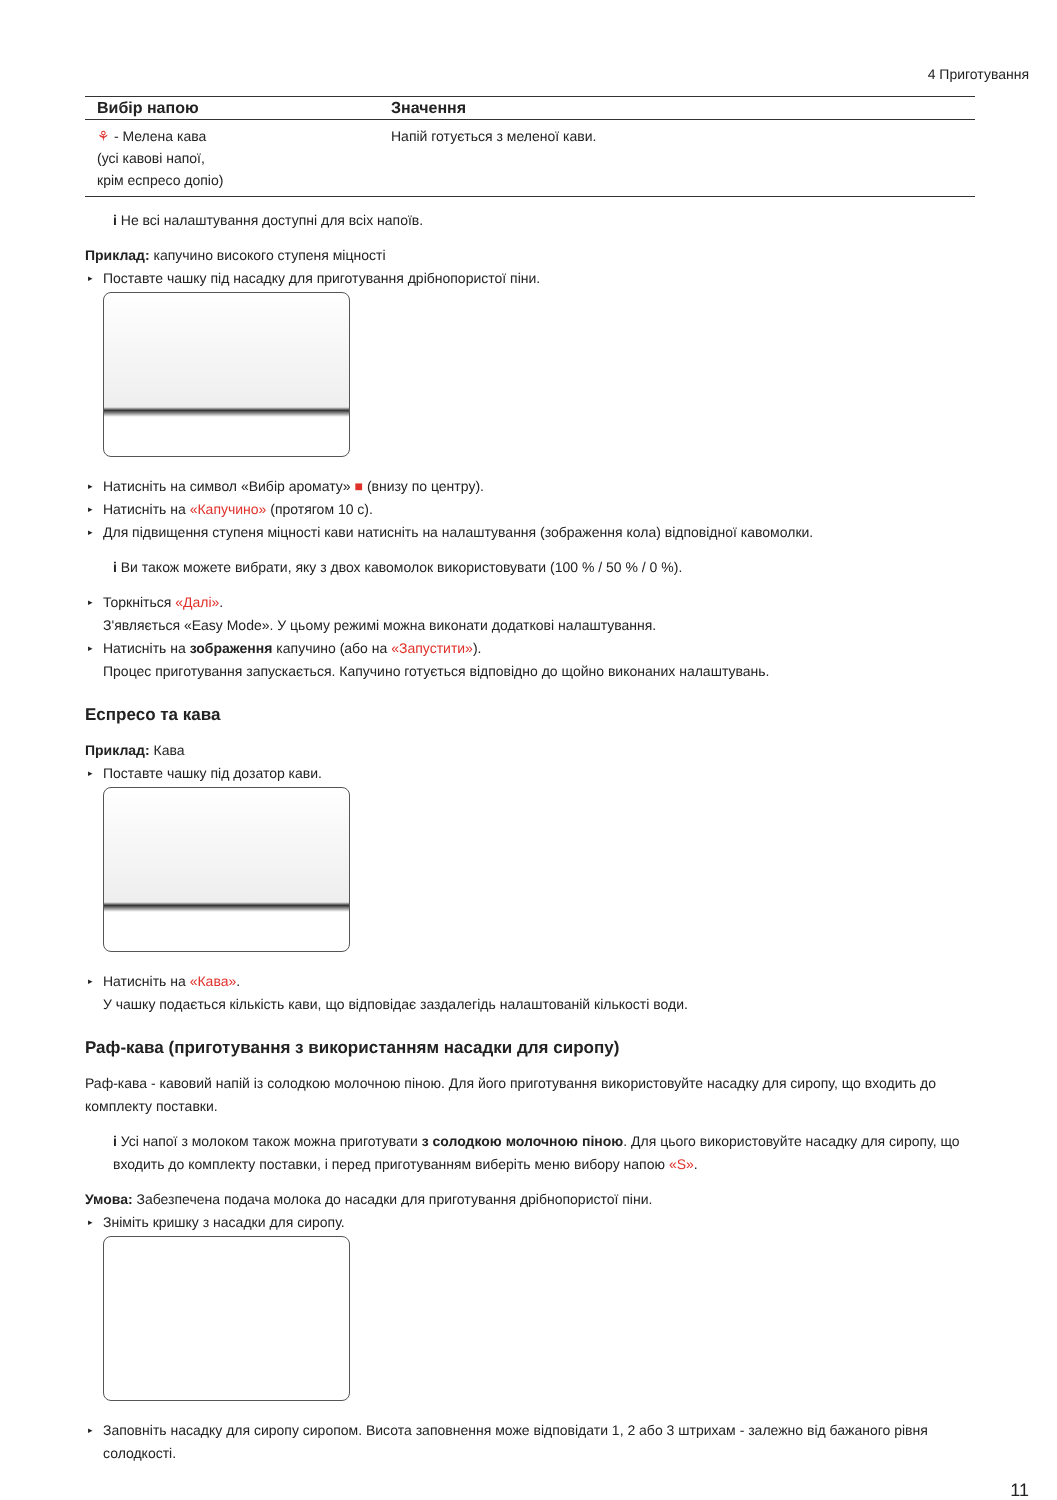4 Приготування
| Вибір напою | Значення |
| --- | --- |
| ⚘ - Мелена кава (усі кавові напої, крім еспресо допіо) | Напій готується з меленої кави. |
i Не всі налаштування доступні для всіх напоїв.
Приклад: капучино високого ступеня міцності
▸ Поставте чашку під насадку для приготування дрібнопористої піни.
▸ Натисніть на символ «Вибір аромату» ■ (внизу по центру).
▸ Натисніть на «Капучино» (протягом 10 с).
▸ Для підвищення ступеня міцності кави натисніть на налаштування (зображення кола) відповідної кавомолки.
i Ви також можете вибрати, яку з двох кавомолок використовувати (100 % / 50 % / 0 %).
▸ Торкніться «Далі».
З'являється «Easy Mode». У цьому режимі можна виконати додаткові налаштування.
▸ Натисніть на зображення капучино (або на «Запустити»).
Процес приготування запускається. Капучино готується відповідно до щойно виконаних налаштувань.
Еспресо та кава
Приклад: Кава
▸ Поставте чашку під дозатор кави.
▸ Натисніть на «Кава».
У чашку подається кількість кави, що відповідає заздалегідь налаштованій кількості води.
Раф-кава (приготування з використанням насадки для сиропу)
Раф-кава - кавовий напій із солодкою молочною піною. Для його приготування використовуйте насадку для сиропу, що входить до комплекту поставки.
i Усі напої з молоком також можна приготувати з солодкою молочною піною. Для цього використовуйте насадку для сиропу, що входить до комплекту поставки, і перед приготуванням виберіть меню вибору напою «S».
Умова: Забезпечена подача молока до насадки для приготування дрібнопористої піни.
▸ Зніміть кришку з насадки для сиропу.
▸ Заповніть насадку для сиропу сиропом. Висота заповнення може відповідати 1, 2 або 3 штрихам - залежно від бажаного рівня солодкості.
11